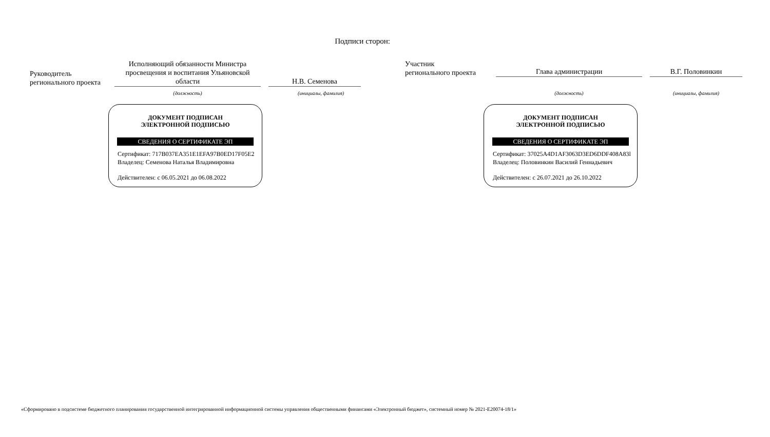Подписи сторон:
Руководитель
регионального проекта
Исполняющий обязанности Министра просвещения и воспитания Ульяновской области
Н.В. Семенова
(должность) (инициалы, фамилия)
Участник
регионального проекта
Глава администрации
В.Г. Половинкин
(должность) (инициалы, фамилия)
ДОКУМЕНТ ПОДПИСАН
ЭЛЕКТРОННОЙ ПОДПИСЬЮ
СВЕДЕНИЯ О СЕРТИФИКАТЕ ЭП
Сертификат: 717B037EA351E1EFA97B0ED17F05E2
Владелец: Семенова Наталья Владимировна
Действителен: с 06.05.2021 до 06.08.2022
ДОКУМЕНТ ПОДПИСАН
ЭЛЕКТРОННОЙ ПОДПИСЬЮ
СВЕДЕНИЯ О СЕРТИФИКАТЕ ЭП
Сертификат: 37025A4D1AF3063D3ED6DDF408A83l
Владелец: Половинкин Василий Геннадьевич
Действителен: с 26.07.2021 до 26.10.2022
«Сформировано в подсистеме бюджетного планирования государственной интегрированной информационной системы управления общественными финансами «Электронный бюджет», системный номер № 2021-E20074-18/1»